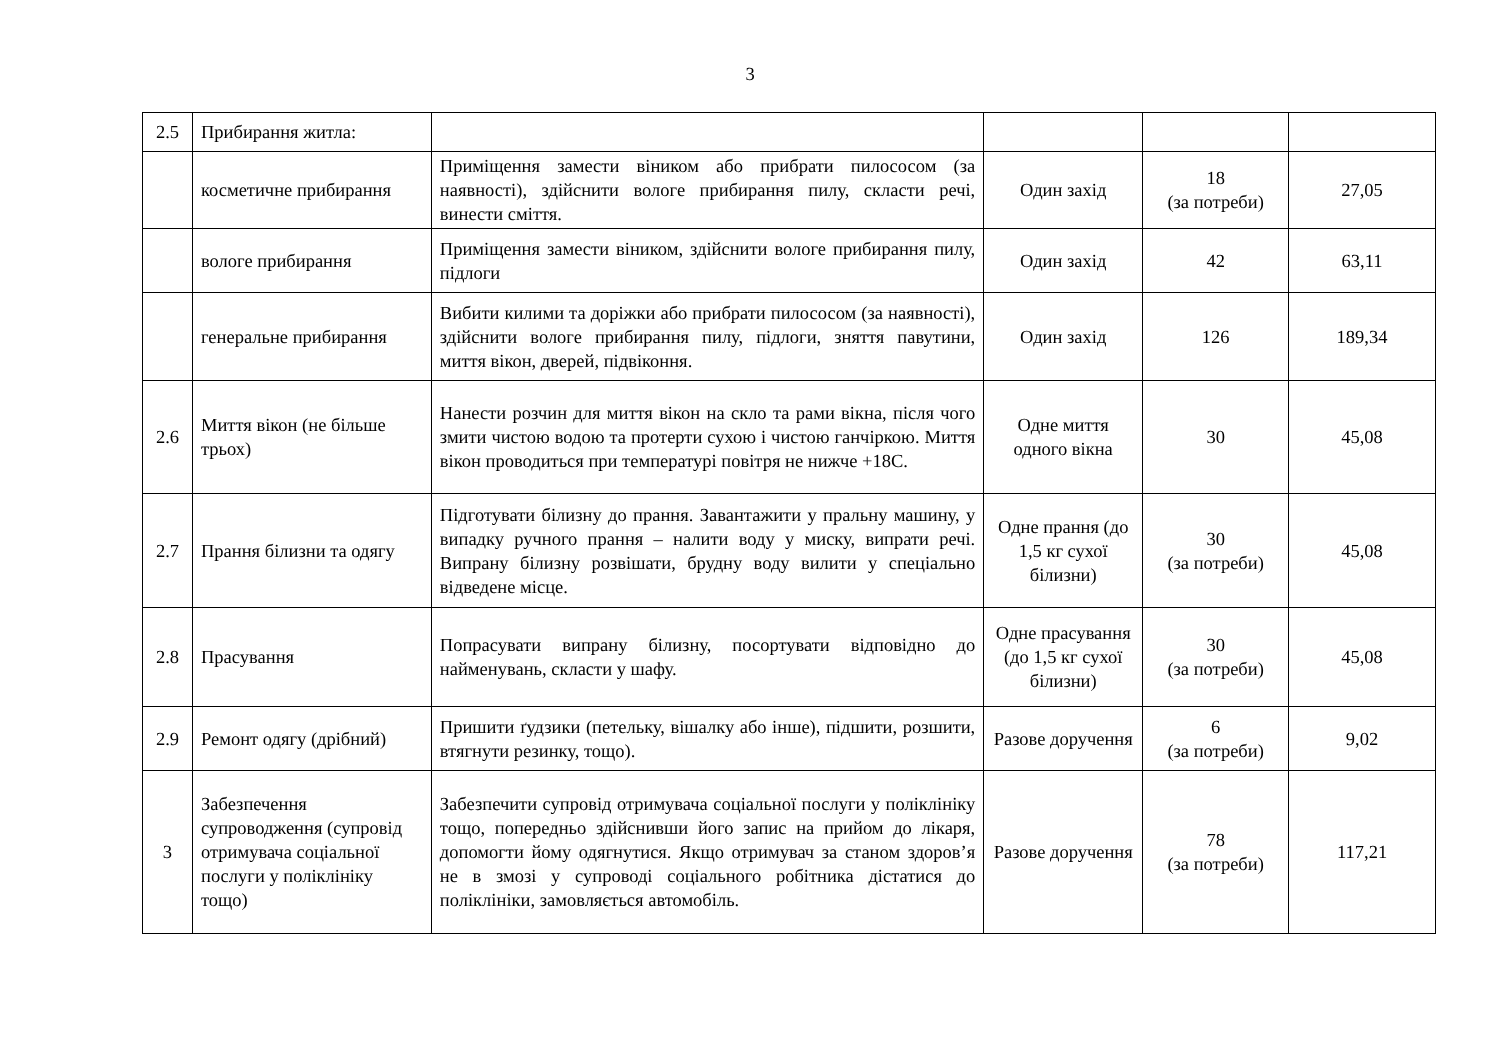3
| 2.5 | Прибирання житла: | | | | |
| | косметичне прибирання | Приміщення замести віником або прибрати пилососом (за наявності), здійснити вологе прибирання пилу, скласти речі, винести сміття. | Один захід | 18 (за потреби) | 27,05 |
| | вологе прибирання | Приміщення замести віником, здійснити вологе прибирання пилу, підлоги | Один захід | 42 | 63,11 |
| | генеральне прибирання | Вибити килими та доріжки або прибрати пилососом (за наявності), здійснити вологе прибирання пилу, підлоги, зняття павутини, миття вікон, дверей, підвіконня. | Один захід | 126 | 189,34 |
| 2.6 | Миття вікон (не більше трьох) | Нанести розчин для миття вікон на скло та рами вікна, після чого змити чистою водою та протерти сухою і чистою ганчіркою. Миття вікон проводиться при температурі повітря не нижче +18С. | Одне миття одного вікна | 30 | 45,08 |
| 2.7 | Прання білизни та одягу | Підготувати білизну до прання. Завантажити у пральну машину, у випадку ручного прання – налити воду у миску, випрати речі. Випрану білизну розвішати, брудну воду вилити у спеціально відведене місце. | Одне прання (до 1,5 кг сухої білизни) | 30 (за потреби) | 45,08 |
| 2.8 | Прасування | Попрасувати випрану білизну, посортувати відповідно до найменувань, скласти у шафу. | Одне прасування (до 1,5 кг сухої білизни) | 30 (за потреби) | 45,08 |
| 2.9 | Ремонт одягу (дрібний) | Пришити ґудзики (петельку, вішалку або інше), підшити, розшити, втягнути резинку, тощо). | Разове доручення | 6 (за потреби) | 9,02 |
| 3 | Забезпечення супроводження (супровід отримувача соціальної послуги у поліклініку тощо) | Забезпечити супровід отримувача соціальної послуги у поліклініку тощо, попередньо здійснивши його запис на прийом до лікаря, допомогти йому одягнутися. Якщо отримувач за станом здоров’я не в змозі у супроводі соціального робітника дістатися до поліклініки, замовляється автомобіль. | Разове доручення | 78 (за потреби) | 117,21 |